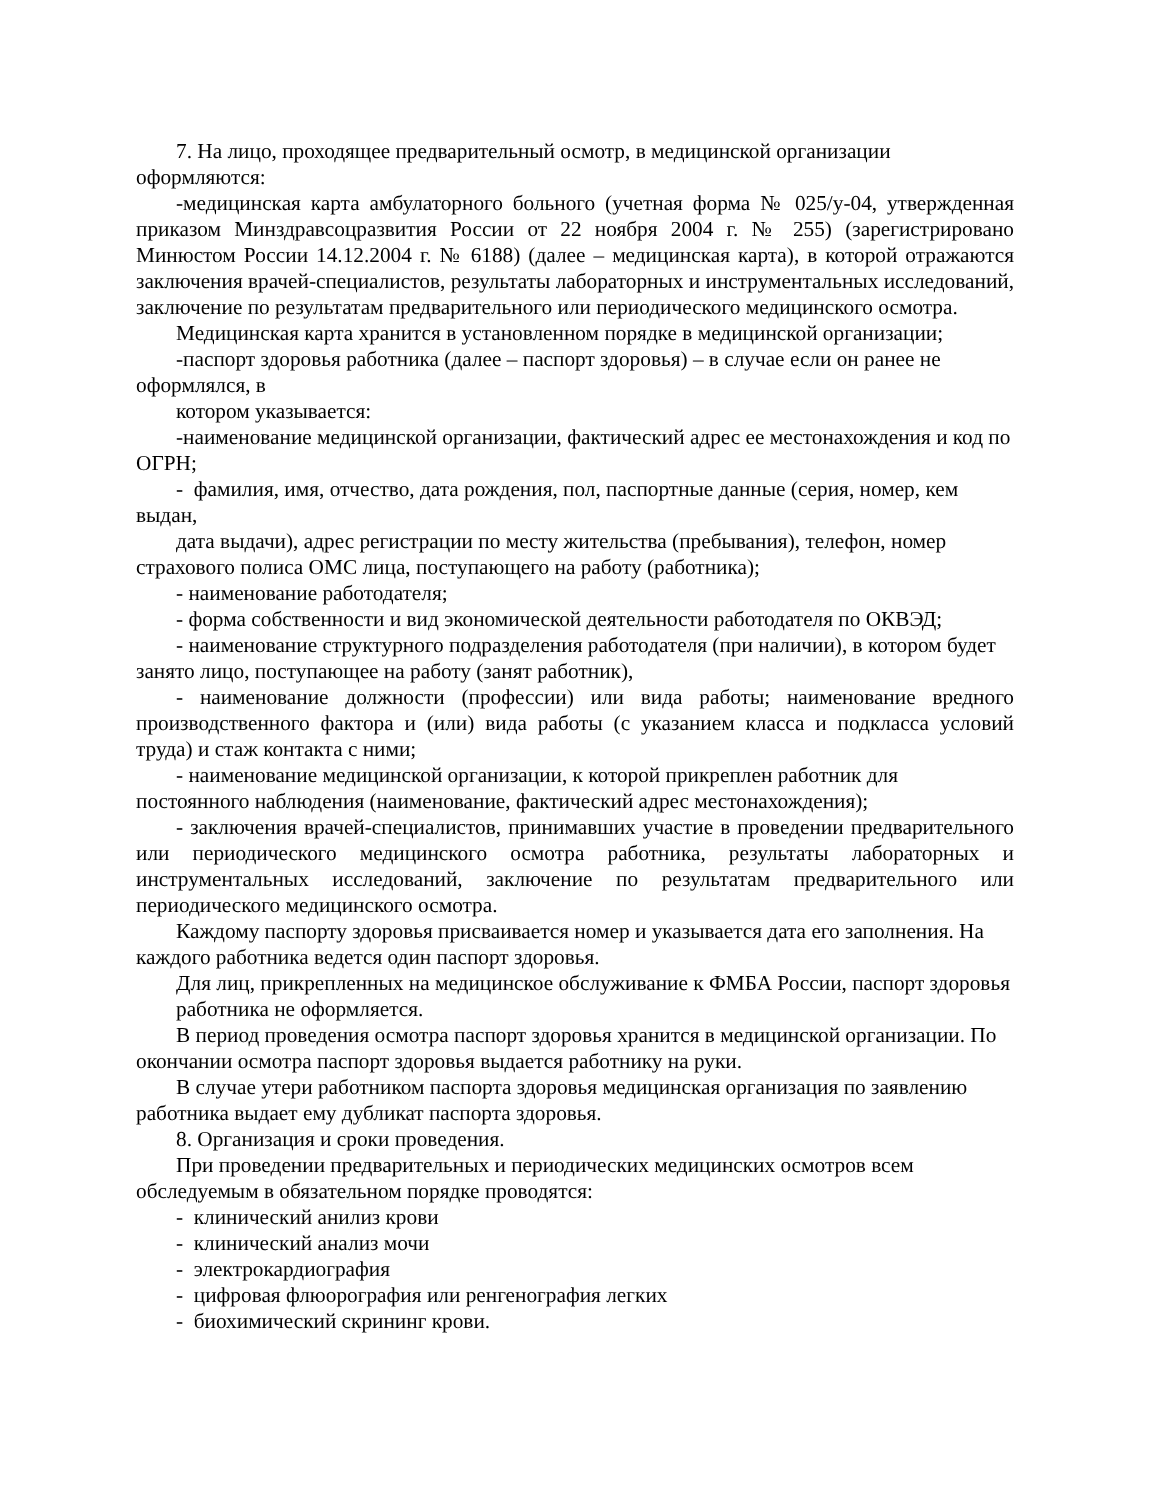7. На лицо, проходящее предварительный осмотр, в медицинской организации оформляются:
-медицинская карта амбулаторного больного (учетная форма № 025/у-04, утвержденная приказом Минздравсоцразвития России от 22 ноября 2004 г. № 255) (зарегистрировано Минюстом России 14.12.2004 г. № 6188) (далее – медицинская карта), в которой отражаются заключения врачей-специалистов, результаты лабораторных и инструментальных исследований, заключение по результатам предварительного или периодического медицинского осмотра.
Медицинская карта хранится в установленном порядке в медицинской организации;
-паспорт здоровья работника (далее – паспорт здоровья) – в случае если он ранее не оформлялся, в
котором указывается:
-наименование медицинской организации, фактический адрес ее местонахождения и код по ОГРН;
- фамилия, имя, отчество, дата рождения, пол, паспортные данные (серия, номер, кем выдан,
дата выдачи), адрес регистрации по месту жительства (пребывания), телефон, номер страхового полиса ОМС лица, поступающего на работу (работника);
- наименование работодателя;
- форма собственности и вид экономической деятельности работодателя по ОКВЭД;
- наименование структурного подразделения работодателя (при наличии), в котором будет занято лицо, поступающее на работу (занят работник),
- наименование должности (профессии) или вида работы; наименование вредного производственного фактора и (или) вида работы (с указанием класса и подкласса условий труда) и стаж контакта с ними;
- наименование медицинской организации, к которой прикреплен работник для постоянного наблюдения (наименование, фактический адрес местонахождения);
- заключения врачей-специалистов, принимавших участие в проведении предварительного или периодического медицинского осмотра работника, результаты лабораторных и инструментальных исследований, заключение по результатам предварительного или периодического медицинского осмотра.
Каждому паспорту здоровья присваивается номер и указывается дата его заполнения. На каждого работника ведется один паспорт здоровья.
Для лиц, прикрепленных на медицинское обслуживание к ФМБА России, паспорт здоровья
работника не оформляется.
В период проведения осмотра паспорт здоровья хранится в медицинской организации. По окончании осмотра паспорт здоровья выдается работнику на руки.
В случае утери работником паспорта здоровья медицинская организация по заявлению работника выдает ему дубликат паспорта здоровья.
8. Организация и сроки проведения.
При проведении предварительных и периодических медицинских осмотров всем обследуемым в обязательном порядке проводятся:
- клинический анилиз крови
- клинический анализ мочи
- электрокардиография
- цифровая флюорография или ренгенография легких
- биохимический скрининг крови.